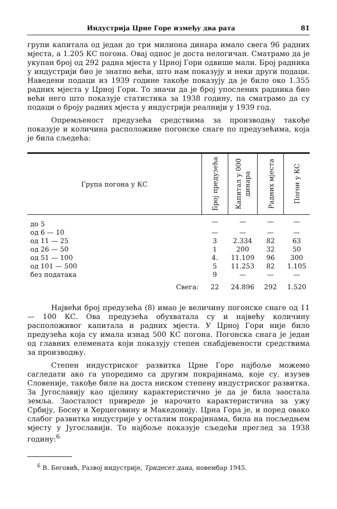Индустрија Црне Горе између два рата 81
групи капитала од један до три милиона динара имало свега 96 радних мјеста, а 1.205 КС погона. Овај однос је доста нелогичан. Сматрамо да је укупан број од 292 радна мјеста у Црној Гори одвише мали. Број радника у индустрији био је знатно већи, што нам показују и неки други подаци. Наведени подаци из 1939 године такође показују да је било око 1.355 радних мјеста у Црној Гори. То значи да је број упослених радника био већи него што показује статистика за 1938 годину, па сматрамо да су подаци о броју радних мјеста у индустрији реалнији у 1939 год.
Опремљеност предузећа средствима за производњу такође показује и количина расположиве погонске снаге по предузећима, која је била сљедећа:
| Група погона у КС | Број предузећа | Капитал у 000 динара | Радних мјеста | Погон у КС |
| --- | --- | --- | --- | --- |
| до 5 | — | — | — | — |
| од 6 — 10 | — | — | — | — |
| од 11 — 25 | 3 | 2.334 | 82 | 63 |
| од 26 — 50 | 1 | 200 | 32 | 50 |
| од 51 — 100 | 4. | 11.109 | 96 | 300 |
| од 101 — 500 | 5 | 11.253 | 82 | 1.105 |
| без података | 9 | — | — | — |
| Свега: | 22 | 24.896 | 292 | 1.520 |
Највећи број предузећа (8) имао је величину погонске снаге од 11 — 100 КС. Ова предузећа обухватала су и највећу количину расположивог капитала и радних мјеста. У Црној Гори није било предузећа која су имала изнад 500 КС погона. Погонска снага је један од главних елемената који показују степен снабдјевености средствима за производњу.
Степен индустриског развитка Црне Горе најбоље можемо сагледати ако га упоредимо са другим покрајинама, које су, изузев Словеније, такође биле на доста ниском степену индустриског развитка. За Југославију као цјелину карактеристично је да је била заостала земља. Заосталост привреде је нарочито карактеристична за ужу Србију, Босну и Херцеговину и Македонију. Црна Гора је, и поред овако слабог развитка индустрије у осталим покрајинама, била на посљедњем мјесту у Југославији. То најбоље показује сљедећи преглед за 1938 годину:<sup>6</sup>
<sup>6</sup> В. Беговић, Развој индустрије, Тридесет дана, новембар 1945.